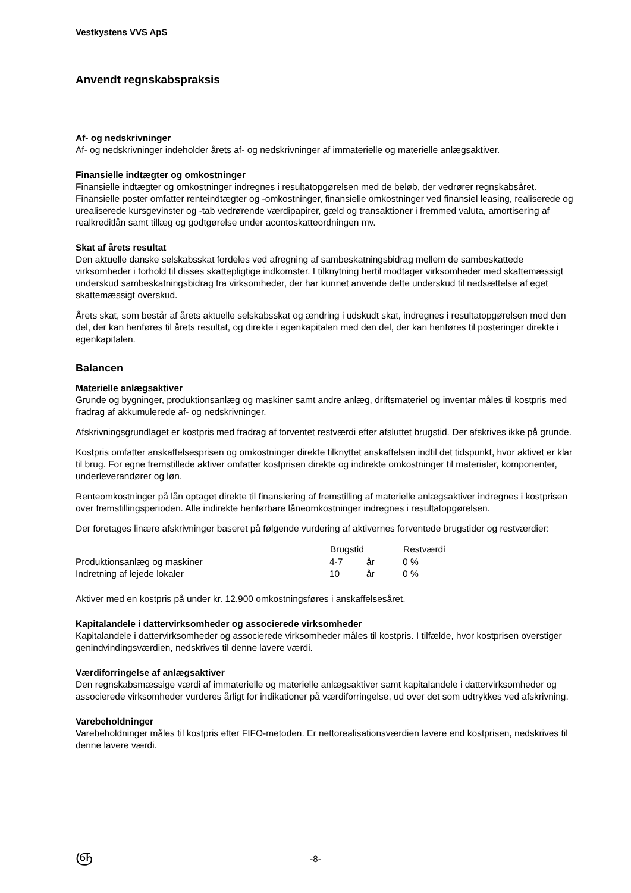Vestkystens VVS ApS
Anvendt regnskabspraksis
Af- og nedskrivninger
Af- og nedskrivninger indeholder årets af- og nedskrivninger af immaterielle og materielle anlægsaktiver.
Finansielle indtægter og omkostninger
Finansielle indtægter og omkostninger indregnes i resultatopgørelsen med de beløb, der vedrører regnskabsåret. Finansielle poster omfatter renteindtægter og -omkostninger, finansielle omkostninger ved finansiel leasing, realiserede og urealiserede kursgevinster og -tab vedrørende værdipapirer, gæld og transaktioner i fremmed valuta, amortisering af realkreditlån samt tillæg og godtgørelse under acontoskatteordningen mv.
Skat af årets resultat
Den aktuelle danske selskabsskat fordeles ved afregning af sambeskatningsbidrag mellem de sambeskattede virksomheder i forhold til disses skattepligtige indkomster. I tilknytning hertil modtager virksomheder med skattemæssigt underskud sambeskatningsbidrag fra virksomheder, der har kunnet anvende dette underskud til nedsættelse af eget skattemæssigt overskud.
Årets skat, som består af årets aktuelle selskabsskat og ændring i udskudt skat, indregnes i resultatopgørelsen med den del, der kan henføres til årets resultat, og direkte i egenkapitalen med den del, der kan henføres til posteringer direkte i egenkapitalen.
Balancen
Materielle anlægsaktiver
Grunde og bygninger, produktionsanlæg og maskiner samt andre anlæg, driftsmateriel og inventar måles til kostpris med fradrag af akkumulerede af- og nedskrivninger.
Afskrivningsgrundlaget er kostpris med fradrag af forventet restværdi efter afsluttet brugstid. Der afskrives ikke på grunde.
Kostpris omfatter anskaffelsesprisen og omkostninger direkte tilknyttet anskaffelsen indtil det tidspunkt, hvor aktivet er klar til brug. For egne fremstillede aktiver omfatter kostprisen direkte og indirekte omkostninger til materialer, komponenter, underleverandører og løn.
Renteomkostninger på lån optaget direkte til finansiering af fremstilling af materielle anlægsaktiver indregnes i kostprisen over fremstillingsperioden. Alle indirekte henførbare låneomkostninger indregnes i resultatopgørelsen.
Der foretages linære afskrivninger baseret på følgende vurdering af aktivernes forventede brugstider og restværdier:
| | Brugstid | | Restværdi |
| Produktionsanlæg og maskiner | 4-7 | år | 0 % |
| Indretning af lejede lokaler | 10 | år | 0 % |
Aktiver med en kostpris på under kr. 12.900 omkostningsføres i anskaffelsesåret.
Kapitalandele i dattervirksomheder og associerede virksomheder
Kapitalandele i dattervirksomheder og associerede virksomheder måles til kostpris. I tilfælde, hvor kostprisen overstiger genindvindingsværdien, nedskrives til denne lavere værdi.
Værdiforringelse af anlægsaktiver
Den regnskabsmæssige værdi af immaterielle og materielle anlægsaktiver samt kapitalandele i dattervirksomheder og associerede virksomheder vurderes årligt for indikationer på værdiforringelse, ud over det som udtrykkes ved afskrivning.
Varebeholdninger
Varebeholdninger måles til kostpris efter FIFO-metoden. Er nettorealisationsværdien lavere end kostprisen, nedskrives til denne lavere værdi.
ஞ
-8-